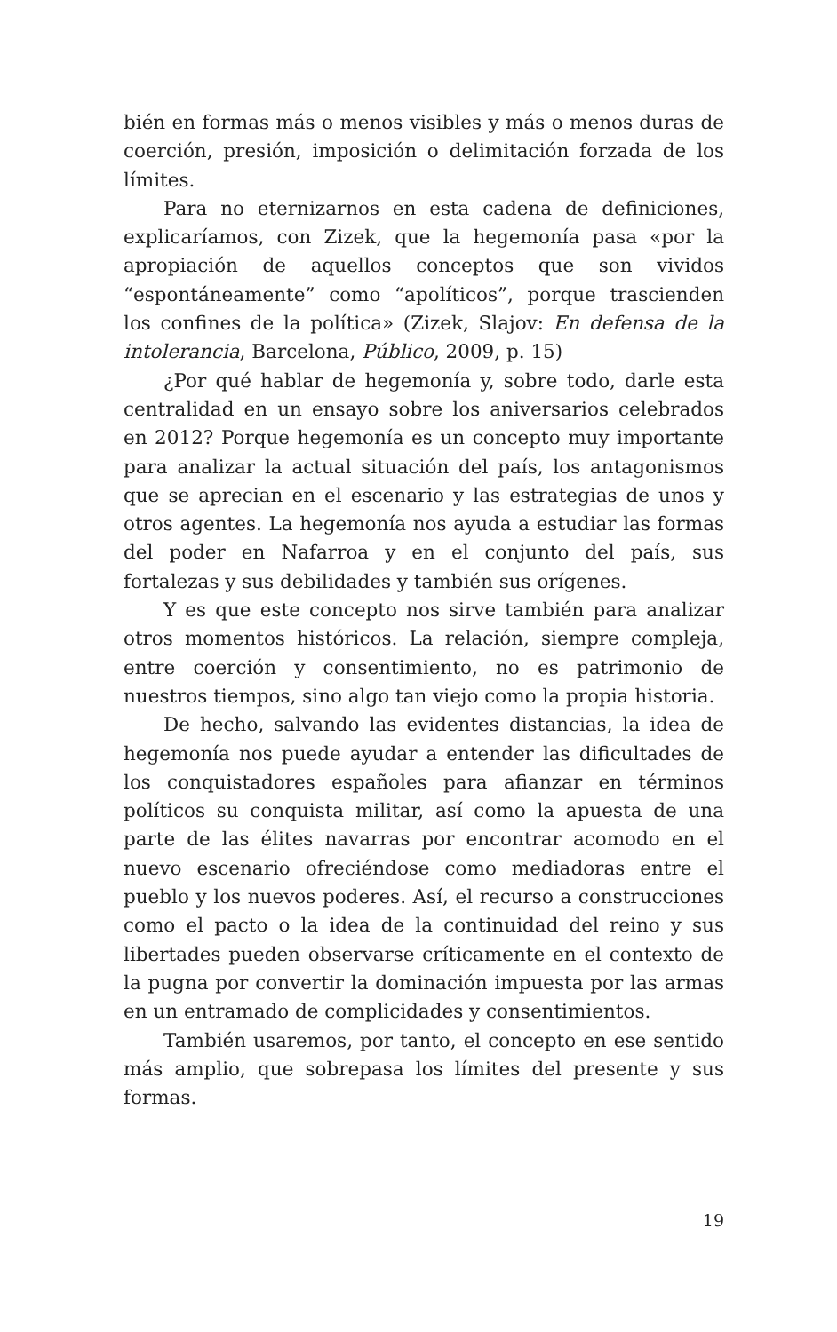bién en formas más o menos visibles y más o menos duras de coerción, presión, imposición o delimitación forzada de los límites.
Para no eternizarnos en esta cadena de definiciones, explicaríamos, con Zizek, que la hegemonía pasa «por la apropiación de aquellos conceptos que son vividos “espontáneamente” como “apolíticos”, porque trascienden los confines de la política» (Zizek, Slajov: En defensa de la intolerancia, Barcelona, Público, 2009, p. 15)
¿Por qué hablar de hegemonía y, sobre todo, darle esta centralidad en un ensayo sobre los aniversarios celebrados en 2012? Porque hegemonía es un concepto muy importante para analizar la actual situación del país, los antagonismos que se aprecian en el escenario y las estrategias de unos y otros agentes. La hegemonía nos ayuda a estudiar las formas del poder en Nafarroa y en el conjunto del país, sus fortalezas y sus debilidades y también sus orígenes.
Y es que este concepto nos sirve también para analizar otros momentos históricos. La relación, siempre compleja, entre coerción y consentimiento, no es patrimonio de nuestros tiempos, sino algo tan viejo como la propia historia.
De hecho, salvando las evidentes distancias, la idea de hegemonía nos puede ayudar a entender las dificultades de los conquistadores españoles para afianzar en términos políticos su conquista militar, así como la apuesta de una parte de las élites navarras por encontrar acomodo en el nuevo escenario ofreciéndose como mediadoras entre el pueblo y los nuevos poderes. Así, el recurso a construcciones como el pacto o la idea de la continuidad del reino y sus libertades pueden observarse críticamente en el contexto de la pugna por convertir la dominación impuesta por las armas en un entramado de complicidades y consentimientos.
También usaremos, por tanto, el concepto en ese sentido más amplio, que sobrepasa los límites del presente y sus formas.
19